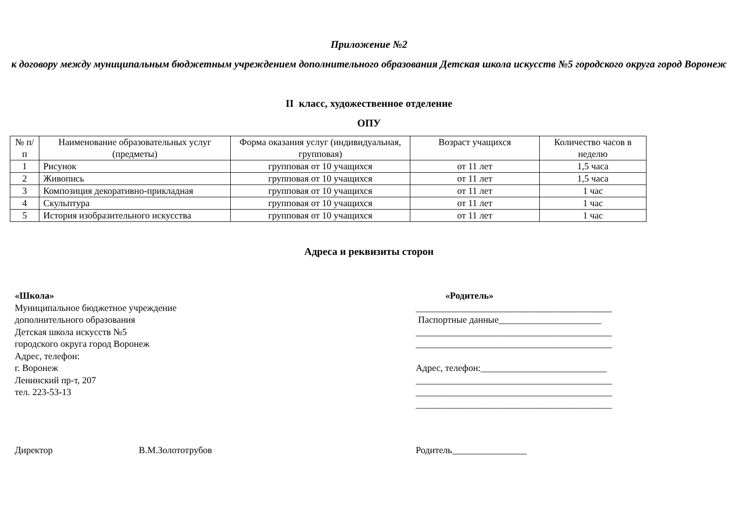Приложение №2
к договору между муниципальным бюджетным учреждением дополнительного образования Детская школа искусств №5 городского округа город Воронеж
II класс, художественное отделение
ОПУ
| № п/п | Наименование образовательных услуг (предметы) | Форма оказания услуг (индивидуальная, групповая) | Возраст учащихся | Количество часов в неделю |
| --- | --- | --- | --- | --- |
| 1 | Рисунок | групповая от 10 учащихся | от 11 лет | 1,5 часа |
| 2 | Живопись | групповая от 10 учащихся | от 11 лет | 1,5 часа |
| 3 | Композиция декоративно-прикладная | групповая от 10 учащихся | от 11 лет | 1 час |
| 4 | Скульптура | групповая от 10 учащихся | от 11 лет | 1 час |
| 5 | История изобразительного искусства | групповая от 10 учащихся | от 11 лет | 1 час |
Адреса и реквизиты сторон
«Школа»
Муниципальное бюджетное учреждение
дополнительного образования
Детская школа искусств №5
городского округа город Воронеж
Адрес, телефон:
г. Воронеж
Ленинский пр-т, 207
тел. 223-53-13
«Родитель»
__________________________________________
Паспортные данные______________________
__________________________________________
__________________________________________
Адрес, телефон:___________________________
__________________________________________
__________________________________________
__________________________________________
Директор В.М.Золототрубов Родитель________________